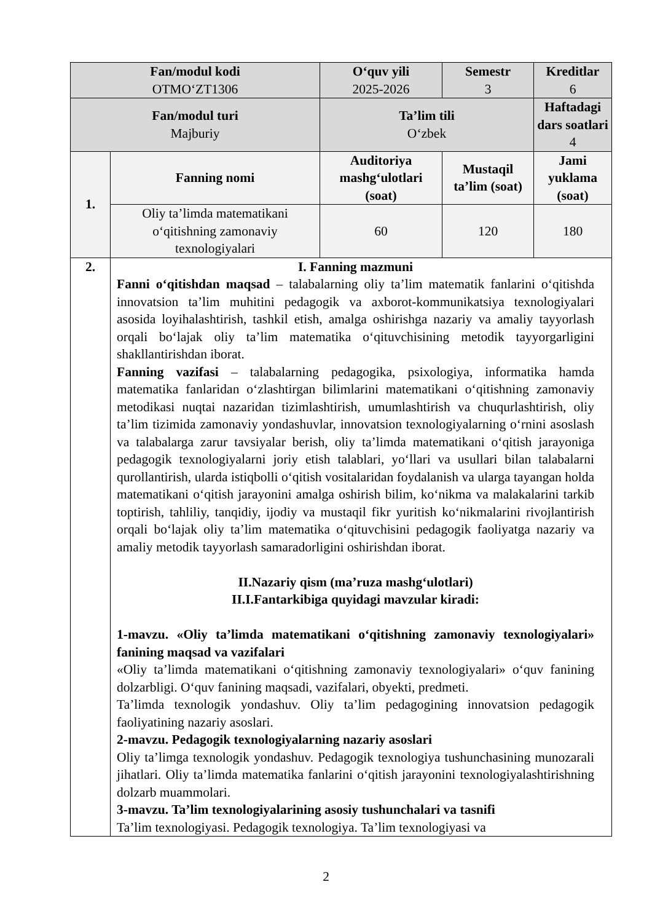| Fan/modul kodi OTMO‘ZT1306 | | O‘quv yili 2025-2026 | Semestr 3 | Kreditlar 6 |
| Fan/modul turi Majburiy | | Ta’lim tili O‘zbek | | Haftadagi dars soatlari 4 |
| 1. | Fanning nomi | Auditoriya mashg‘ulotlari (soat) | Mustaqil ta’lim (soat) | Jami yuklama (soat) |
| | Oliy ta’limda matematikani o‘qitishning zamonaviy texnologiyalari | 60 | 120 | 180 |
| 2. | I. Fanning mazmuni Fanni o‘qitishdan maqsad – talabalarning oliy ta’lim matematik fanlarini o‘qitishda innovatsion ta’lim muhitini pedagogik va axborot-kommunikatsiya texnologiyalari asosida loyihalashtirish, tashkil etish, amalga oshirishga nazariy va amaliy tayyorlash orqali bo‘lajak oliy ta’lim matematika o‘qituvchisining metodik tayyorgarligini shakllantirishdan iborat. Fanning vazifasi – talabalarning pedagogika, psixologiya, informatika hamda matematika fanlaridan o‘zlashtirgan bilimlarini matematikani o‘qitishning zamonaviy metodikasi nuqtai nazaridan tizimlashtirish, umumlashtirish va chuqurlashtirish, oliy ta’lim tizimida zamonaviy yondashuvlar, innovatsion texnologiyalarning o‘rnini asoslash va talabalarga zarur tavsiyalar berish, oliy ta’limda matematikani o‘qitish jarayoniga pedagogik texnologiyalarni joriy etish talablari, yo‘llari va usullari bilan talabalarni qurollantirish, ularda istiqbolli o‘qitish vositalaridan foydalanish va ularga tayangan holda matematikani o‘qitish jarayonini amalga oshirish bilim, ko‘nikma va malakalarini tarkib toptirish, tahliliy, tanqidiy, ijodiy va mustaqil fikr yuritish ko‘nikmalarini rivojlantirish orqali bo‘lajak oliy ta’lim matematika o‘qituvchisini pedagogik faoliyatga nazariy va amaliy metodik tayyorlash samaradorligini oshirishdan iborat. II.Nazariy qism (ma’ruza mashg‘ulotlari) II.I.Fantarkibiga quyidagi mavzular kiradi: 1-mavzu. «Oliy ta’limda matematikani o‘qitishning zamonaviy texnologiyalari» fanining maqsad va vazifalari «Oliy ta’limda matematikani o‘qitishning zamonaviy texnologiyalari» o‘quv fanining dolzarbligi. O‘quv fanining maqsadi, vazifalari, obyekti, predmeti. Ta’limda texnologik yondashuv. Oliy ta’lim pedagogining innovatsion pedagogik faoliyatining nazariy asoslari. 2-mavzu. Pedagogik texnologiyalarning nazariy asoslari Oliy ta’limga texnologik yondashuv. Pedagogik texnologiya tushunchasining munozarali jihatlari. Oliy ta’limda matematika fanlarini o‘qitish jarayonini texnologiyalashtirishning dolzarb muammolari. 3-mavzu. Ta’lim texnologiyalarining asosiy tushunchalari va tasnifi Ta’lim texnologiyasi. Pedagogik texnologiya. Ta’lim texnologiyasi va | | | |
2